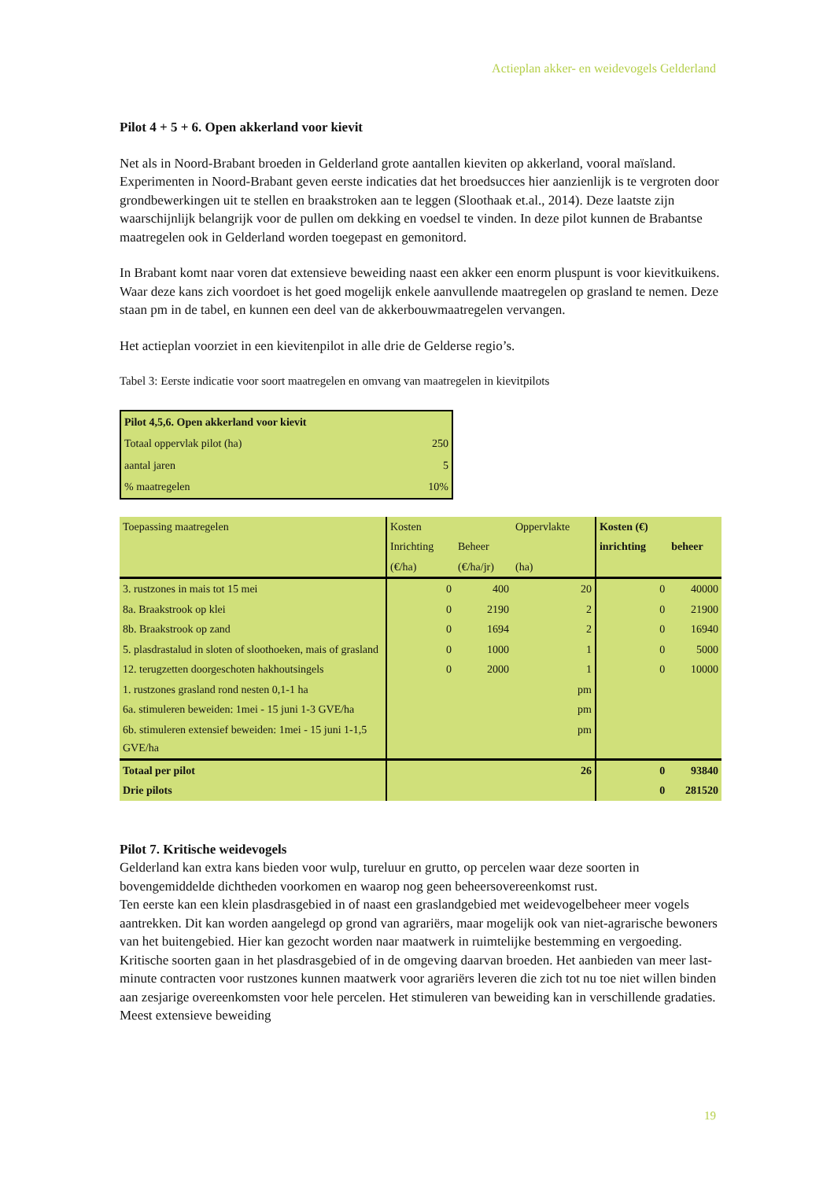Actieplan akker- en weidevogels Gelderland
Pilot 4 + 5 + 6. Open akkerland voor kievit
Net als in Noord-Brabant broeden in Gelderland grote aantallen kieviten op akkerland, vooral maïsland. Experimenten in Noord-Brabant geven eerste indicaties dat het broedsucces hier aanzienlijk is te vergroten door grondbewerkingen uit te stellen en braakstroken aan te leggen (Sloothaak et.al., 2014). Deze laatste zijn waarschijnlijk belangrijk voor de pullen om dekking en voedsel te vinden. In deze pilot kunnen de Brabantse maatregelen ook in Gelderland worden toegepast en gemonitord.
In Brabant komt naar voren dat extensieve beweiding naast een akker een enorm pluspunt is voor kievitkuikens. Waar deze kans zich voordoet is het goed mogelijk enkele aanvullende maatregelen op grasland te nemen. Deze staan pm in de tabel, en kunnen een deel van de akkerbouwmaatregelen vervangen.
Het actieplan voorziet in een kievitenpilot in alle drie de Gelderse regio’s.
Tabel 3: Eerste indicatie voor soort maatregelen en omvang van maatregelen in kievitpilots
| Pilot 4,5,6. Open akkerland voor kievit | |
| Totaal oppervlak pilot (ha) | 250 |
| aantal jaren | 5 |
| % maatregelen | 10% |
| Toepassing maatregelen | Kosten | | Oppervlakte | Kosten (€) | |
| | Inrichting | Beheer | | inrichting | beheer |
| | (€/ha) | (€/ha/jr) | (ha) | | |
| 3. rustzones in mais tot 15 mei | 0 | 400 | 20 | 0 | 40000 |
| 8a. Braakstrook op klei | 0 | 2190 | 2 | 0 | 21900 |
| 8b. Braakstrook op zand | 0 | 1694 | 2 | 0 | 16940 |
| 5. plasdrastalud in sloten of sloothoeken, mais of grasland | 0 | 1000 | 1 | 0 | 5000 |
| 12. terugzetten doorgeschoten hakhoutsingels | 0 | 2000 | 1 | 0 | 10000 |
| 1. rustzones grasland rond nesten 0,1-1 ha | | | pm | | |
| 6a. stimuleren beweiden: 1mei - 15 juni 1-3 GVE/ha | | | pm | | |
| 6b. stimuleren extensief beweiden: 1mei - 15 juni 1-1,5 GVE/ha | | | pm | | |
| Totaal per pilot | | | 26 | 0 | 93840 |
| Drie pilots | | | | 0 | 281520 |
Pilot 7. Kritische weidevogels
Gelderland kan extra kans bieden voor wulp, tureluur en grutto, op percelen waar deze soorten in bovengemiddelde dichtheden voorkomen en waarop nog geen beheersovereenkomst rust.
Ten eerste kan een klein plasdrasgebied in of naast een graslandgebied met weidevogelbeheer meer vogels aantrekken. Dit kan worden aangelegd op grond van agrariërs, maar mogelijk ook van niet-agrarische bewoners van het buitengebied. Hier kan gezocht worden naar maatwerk in ruimtelijke bestemming en vergoeding. Kritische soorten gaan in het plasdrasgebied of in de omgeving daarvan broeden. Het aanbieden van meer last-minute contracten voor rustzones kunnen maatwerk voor agrariërs leveren die zich tot nu toe niet willen binden aan zesjarige overeenkomsten voor hele percelen. Het stimuleren van beweiding kan in verschillende gradaties. Meest extensieve beweiding
19